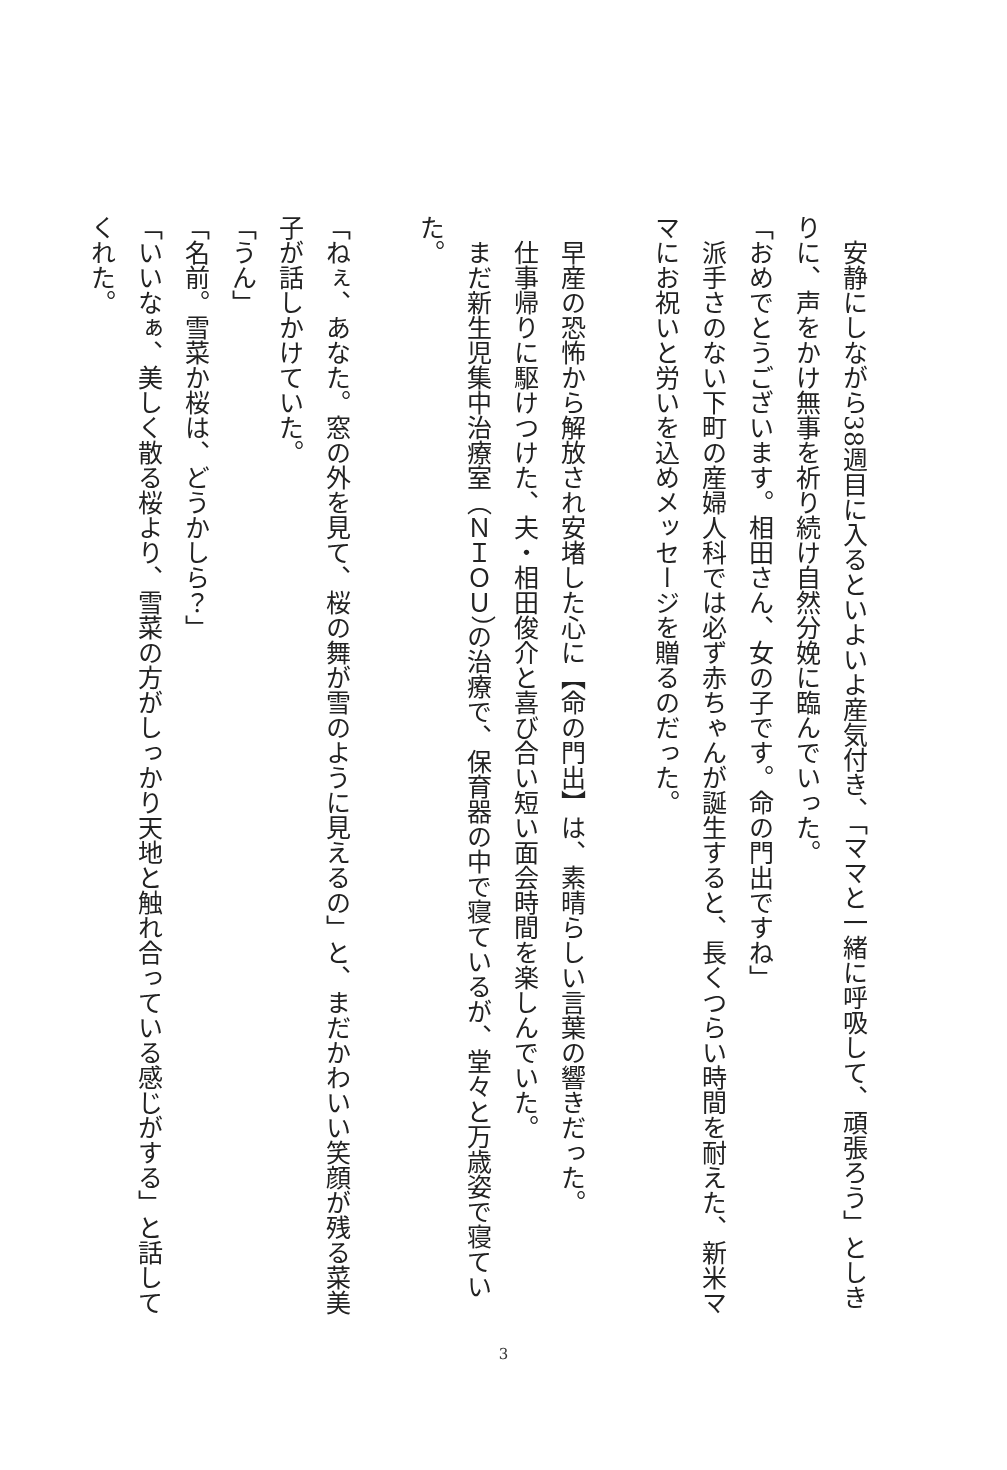安静にしながら38週目に入るといよいよ産気付き、「ママと一緒に呼吸して、頑張ろう」としきりに、声をかけ無事を祈り続け自然分娩に臨んでいった。
「おめでとうございます。相田さん、女の子です。命の門出ですね」
　派手さのない下町の産婦人科では必ず赤ちゃんが誕生すると、長くつらい時間を耐えた、新米ママにお祝いと労いを込めメッセージを贈るのだった。
　
　早産の恐怖から解放され安堵した心に【命の門出】は、素晴らしい言葉の響きだった。
　仕事帰りに駆けつけた、夫・相田俊介と喜び合い短い面会時間を楽しんでいた。
　まだ新生児集中治療室（ＮＩＯＵ）の治療で、保育器の中で寝ているが、堂々と万歳姿で寝ていた。
　
「ねぇ、あなた。窓の外を見て、桜の舞が雪のように見えるの」と、まだかわいい笑顔が残る菜美子が話しかけていた。
「うん」
「名前。雪菜か桜は、どうかしら？」
「いいなぁ、美しく散る桜より、雪菜の方がしっかり天地と触れ合っている感じがする」と話してくれた。
3